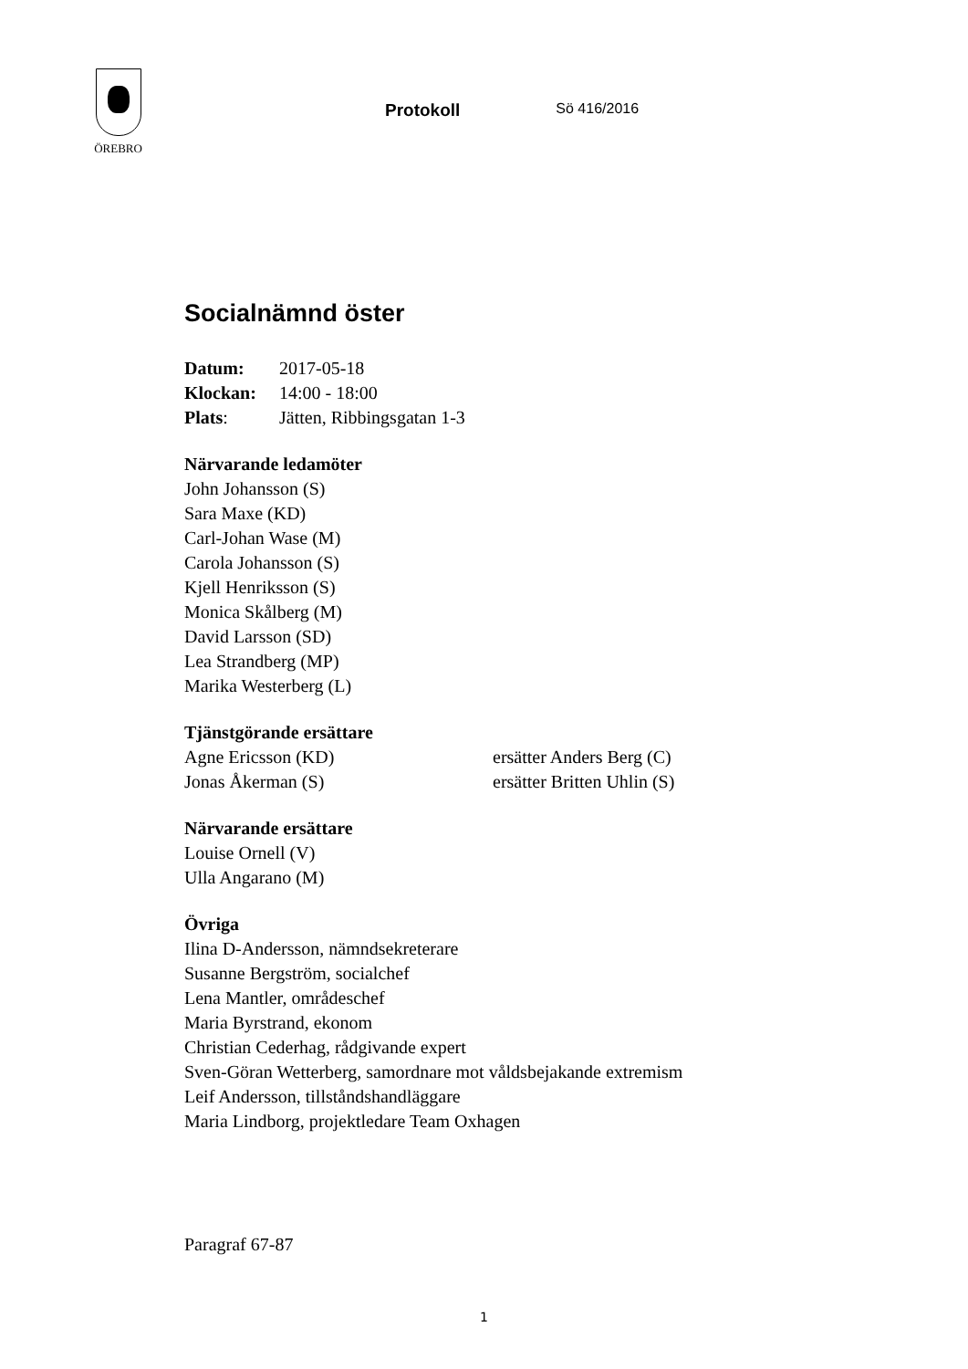ÖREBRO
Protokoll
Sö 416/2016
Socialnämnd öster
Datum: 2017-05-18
Klockan: 14:00 - 18:00
Plats: Jätten, Ribbingsgatan 1-3
Närvarande ledamöter
John Johansson (S)
Sara Maxe (KD)
Carl-Johan Wase (M)
Carola Johansson (S)
Kjell Henriksson (S)
Monica Skålberg (M)
David Larsson (SD)
Lea Strandberg (MP)
Marika Westerberg (L)
Tjänstgörande ersättare
Agne Ericsson (KD) ersätter Anders Berg (C)
Jonas Åkerman (S) ersätter Britten Uhlin (S)
Närvarande ersättare
Louise Ornell (V)
Ulla Angarano (M)
Övriga
Ilina D-Andersson, nämndsekreterare
Susanne Bergström, socialchef
Lena Mantler, områdeschef
Maria Byrstrand, ekonom
Christian Cederhag, rådgivande expert
Sven-Göran Wetterberg, samordnare mot våldsbejakande extremism
Leif Andersson, tillståndshandläggare
Maria Lindborg, projektledare Team Oxhagen
Paragraf 67-87
1